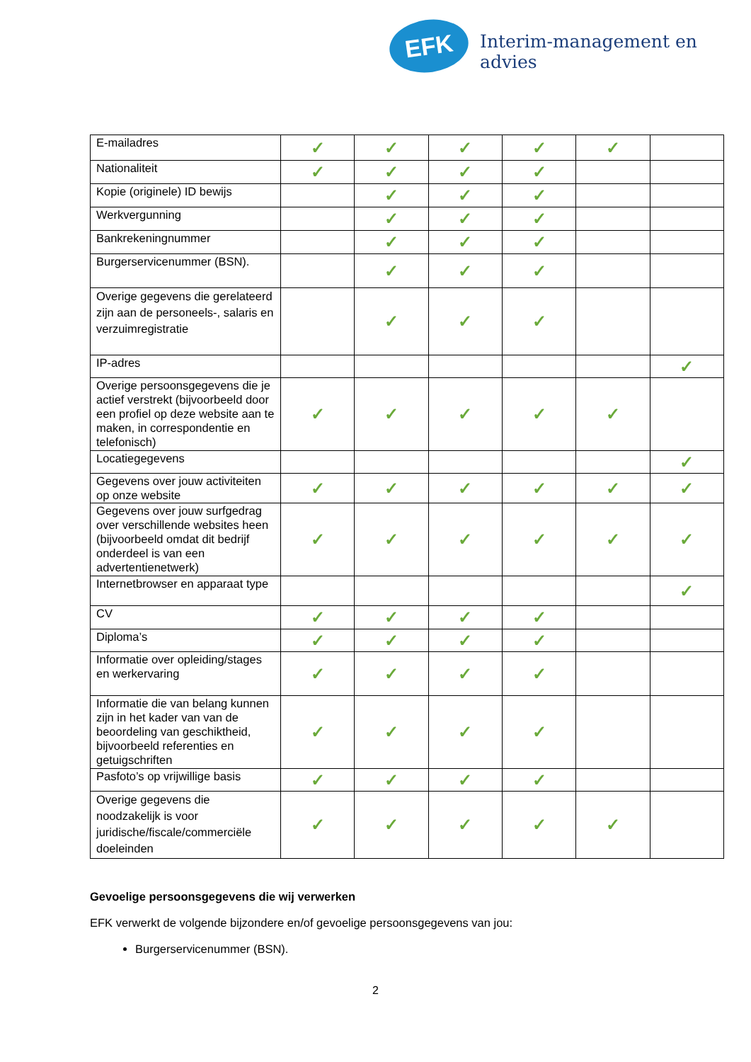EFK Interim-management en advies
| E-mailadres | ✓ | ✓ | ✓ | ✓ | ✓ | |
| Nationaliteit | ✓ | ✓ | ✓ | ✓ | | |
| Kopie (originele) ID bewijs | | ✓ | ✓ | ✓ | | |
| Werkvergunning | | ✓ | ✓ | ✓ | | |
| Bankrekeningnummer | | ✓ | ✓ | ✓ | | |
| Burgerservicenummer (BSN). | | ✓ | ✓ | ✓ | | |
| Overige gegevens die gerelateerd zijn aan de personeels-, salaris en verzuimregistratie | | ✓ | ✓ | ✓ | | |
| IP-adres | | | | | | ✓ |
| Overige persoonsgegevens die je actief verstrekt (bijvoorbeeld door een profiel op deze website aan te maken, in correspondentie en telefonisch) | ✓ | ✓ | ✓ | ✓ | ✓ | |
| Locatiegegevens | | | | | | ✓ |
| Gegevens over jouw activiteiten op onze website | ✓ | ✓ | ✓ | ✓ | ✓ | ✓ |
| Gegevens over jouw surfgedrag over verschillende websites heen (bijvoorbeeld omdat dit bedrijf onderdeel is van een advertentienetwerk) | ✓ | ✓ | ✓ | ✓ | ✓ | ✓ |
| Internetbrowser en apparaat type | | | | | | ✓ |
| CV | ✓ | ✓ | ✓ | ✓ | | |
| Diploma’s | ✓ | ✓ | ✓ | ✓ | | |
| Informatie over opleiding/stages en werkervaring | ✓ | ✓ | ✓ | ✓ | | |
| Informatie die van belang kunnen zijn in het kader van van de beoordeling van geschiktheid, bijvoorbeeld referenties en getuigschriften | ✓ | ✓ | ✓ | ✓ | | |
| Pasfoto’s op vrijwillige basis | ✓ | ✓ | ✓ | ✓ | | |
| Overige gegevens die noodzakelijk is voor juridische/fiscale/commerciële doeleinden | ✓ | ✓ | ✓ | ✓ | ✓ | |
Gevoelige persoonsgegevens die wij verwerken
EFK verwerkt de volgende bijzondere en/of gevoelige persoonsgegevens van jou:
Burgerservicenummer (BSN).
2